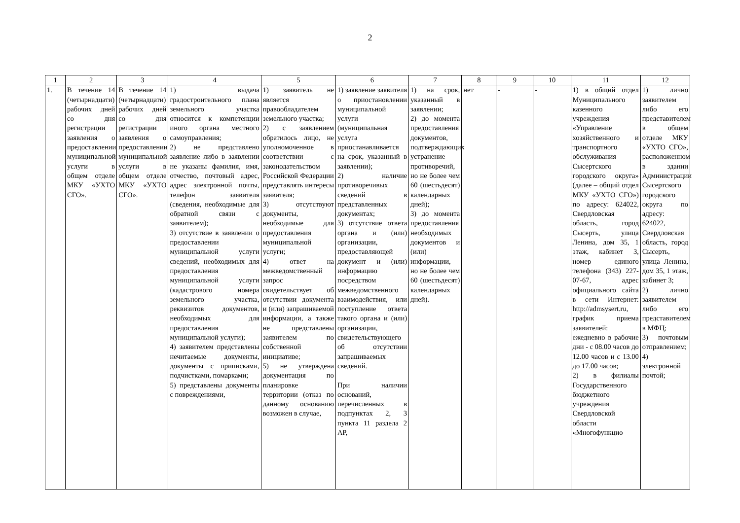2
| 1 | 2 | 3 | 4 | 5 | 6 | 7 | 8 | 9 | 10 | 11 | 12 |
| --- | --- | --- | --- | --- | --- | --- | --- | --- | --- | --- | --- |
| 1. | В течение 14 (четырнадцати) рабочих дней со дня регистрации заявления о предоставлении муниципальной услуги в общем отделе МКУ «УХТО СГО». | В течение 14 (четырнадцати) рабочих дней со дня регистрации заявления о предоставлении муниципальной услуги в общем отделе МКУ «УХТО СГО». | 1) выдача градостроительного плана земельного участка относится к компетенции иного органа местного самоуправления; 2) не представлено заявление либо в заявлении не указаны фамилия, имя, отчество, почтовый адрес, адрес электронной почты, телефон заявителя (сведения, необходимые для обратной связи с заявителем); 3) отсутствие в заявлении о предоставлении муниципальной услуги сведений, необходимых для предоставления муниципальной услуги (кадастрового номера земельного участка, реквизитов документов, необходимых для предоставления муниципальной услуги); 4) заявителем представлены нечитаемые документы, документы с приписками, подчистками, помарками; 5) представлены документы с повреждениями, | 1) заявитель не является правообладателем земельного участка; 2) с заявлением обратилось лицо, не уполномоченное в соответствии с законодательством Российской Федерации представлять интересы заявителя; 3) отсутствуют документы, необходимые для предоставления муниципальной услуги; 4) ответ на межведомственный запрос свидетельствует об отсутствии документа и (или) запрашиваемой информации, а также не представлены заявителем по собственной инициативе; 5) не утверждена документация по планировке территории (отказ по данному основанию возможен в случае, | 1) заявление заявителя о приостановлении муниципальной услуги (муниципальная услуга приостанавливается на срок, указанный в заявлении); 2) наличие противоречивых сведений в представленных документах; 3) отсутствие ответа органа и (или) организации, предоставляющей документ и (или) информацию посредством межведомственного взаимодействия, или поступление ответа такого органа и (или) организации, свидетельствующего об отсутствии запрашиваемых сведений. При наличии оснований, перечисленных в подпунктах 2, 3 пункта 11 раздела 2 АР, | 1) на срок, указанный в заявлении; 2) до момента предоставления документов, подтверждающих устранение противоречий, но не более чем 60 (шестьдесят) календарных дней); 3) до момента предоставления необходимых документов и (или) информации, но не более чем 60 (шестьдесят) календарных дней). | нет | - | - | 1) в общий отдел Муниципального казенного учреждения «Управление хозяйственного и транспортного обслуживания Сысертского городского округа» (далее – общий отдел МКУ «УХТО СГО») по адресу: 624022, Свердловская область, город Сысерть, улица Ленина, дом 35, 1 этаж, кабинет 3, номер единого телефона (343) 227-07-67, адрес официального сайта в сети Интернет: http://admsysert.ru, график приема заявителей: ежедневно в рабочие дни - с 08.00 часов до 12.00 часов и с 13.00 до 17.00 часов; 2) в филиалы Государственного бюджетного учреждения Свердловской области «Многофункцио | 1) лично заявителем либо его представителем в общем отделе МКУ «УХТО СГО», расположенном в здании Администрации Сысертского городского округа по адресу: 624022, Свердловская область, город Сысерть, улица Ленина, дом 35, 1 этаж, кабинет 3; 2) лично заявителем либо его представителем в МФЦ; 3) почтовым отправлением; 4) электронной почтой; |